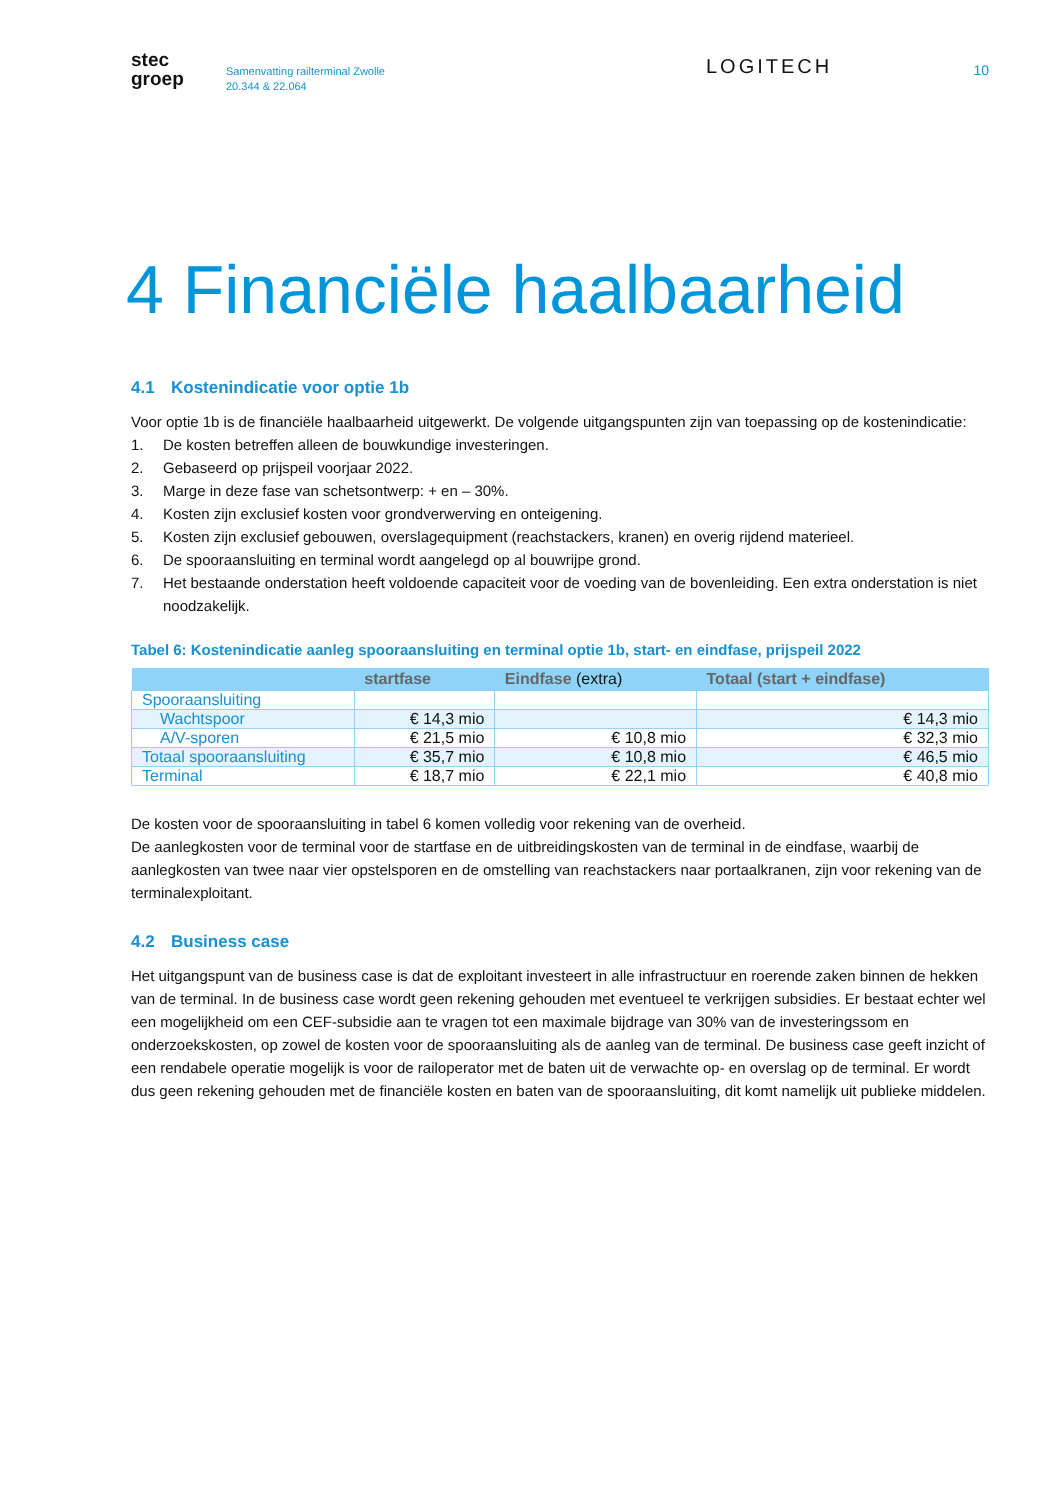stec
groep
Samenvatting railterminal Zwolle
20.344 & 22.064
LOGITECH
10
4 Financiële haalbaarheid
4.1 Kostenindicatie voor optie 1b
Voor optie 1b is de financiële haalbaarheid uitgewerkt. De volgende uitgangspunten zijn van toepassing op de kostenindicatie:
1. De kosten betreffen alleen de bouwkundige investeringen.
2. Gebaseerd op prijspeil voorjaar 2022.
3. Marge in deze fase van schetsontwerp: + en – 30%.
4. Kosten zijn exclusief kosten voor grondverwerving en onteigening.
5. Kosten zijn exclusief gebouwen, overslagequipment (reachstackers, kranen) en overig rijdend materieel.
6. De spooraansluiting en terminal wordt aangelegd op al bouwrijpe grond.
7. Het bestaande onderstation heeft voldoende capaciteit voor de voeding van de bovenleiding. Een extra onderstation is niet noodzakelijk.
Tabel 6: Kostenindicatie aanleg spooraansluiting en terminal optie 1b, start- en eindfase, prijspeil 2022
| | startfase | Eindfase (extra) | Totaal (start + eindfase) |
| --- | --- | --- | --- |
| Spooraansluiting | | | |
| Wachtspoor | € 14,3 mio | | € 14,3 mio |
| A/V-sporen | € 21,5 mio | € 10,8 mio | € 32,3 mio |
| Totaal spooraansluiting | € 35,7 mio | € 10,8 mio | € 46,5 mio |
| Terminal | € 18,7 mio | € 22,1 mio | € 40,8 mio |
De kosten voor de spooraansluiting in tabel 6 komen volledig voor rekening van de overheid.
De aanlegkosten voor de terminal voor de startfase en de uitbreidingskosten van de terminal in de eindfase, waarbij de aanlegkosten van twee naar vier opstelsporen en de omstelling van reachstackers naar portaalkranen, zijn voor rekening van de terminalexploitant.
4.2 Business case
Het uitgangspunt van de business case is dat de exploitant investeert in alle infrastructuur en roerende zaken binnen de hekken van de terminal. In de business case wordt geen rekening gehouden met eventueel te verkrijgen subsidies. Er bestaat echter wel een mogelijkheid om een CEF-subsidie aan te vragen tot een maximale bijdrage van 30% van de investeringssom en onderzoekskosten, op zowel de kosten voor de spooraansluiting als de aanleg van de terminal. De business case geeft inzicht of een rendabele operatie mogelijk is voor de railoperator met de baten uit de verwachte op- en overslag op de terminal. Er wordt dus geen rekening gehouden met de financiële kosten en baten van de spooraansluiting, dit komt namelijk uit publieke middelen.